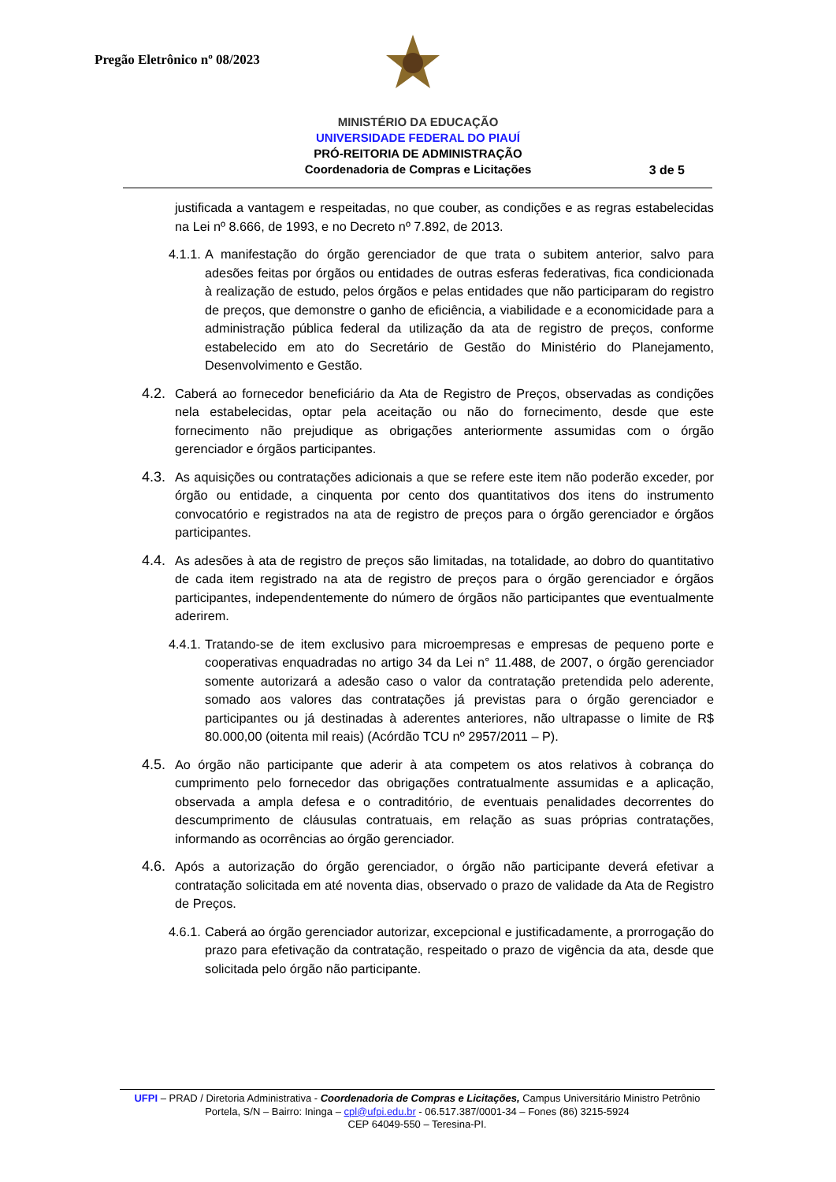Pregão Eletrônico nº 08/2023
MINISTÉRIO DA EDUCAÇÃO
UNIVERSIDADE FEDERAL DO PIAUÍ
PRÓ-REITORIA DE ADMINISTRAÇÃO
Coordenadoria de Compras e Licitações
3 de 5
justificada a vantagem e respeitadas, no que couber, as condições e as regras estabelecidas na Lei nº 8.666, de 1993, e no Decreto nº 7.892, de 2013.
4.1.1.
A manifestação do órgão gerenciador de que trata o subitem anterior, salvo para adesões feitas por órgãos ou entidades de outras esferas federativas, fica condicionada à realização de estudo, pelos órgãos e pelas entidades que não participaram do registro de preços, que demonstre o ganho de eficiência, a viabilidade e a economicidade para a administração pública federal da utilização da ata de registro de preços, conforme estabelecido em ato do Secretário de Gestão do Ministério do Planejamento, Desenvolvimento e Gestão.
4.2.
Caberá ao fornecedor beneficiário da Ata de Registro de Preços, observadas as condições nela estabelecidas, optar pela aceitação ou não do fornecimento, desde que este fornecimento não prejudique as obrigações anteriormente assumidas com o órgão gerenciador e órgãos participantes.
4.3.
As aquisições ou contratações adicionais a que se refere este item não poderão exceder, por órgão ou entidade, a cinquenta por cento dos quantitativos dos itens do instrumento convocatório e registrados na ata de registro de preços para o órgão gerenciador e órgãos participantes.
4.4.
As adesões à ata de registro de preços são limitadas, na totalidade, ao dobro do quantitativo de cada item registrado na ata de registro de preços para o órgão gerenciador e órgãos participantes, independentemente do número de órgãos não participantes que eventualmente aderirem.
4.4.1.
Tratando-se de item exclusivo para microempresas e empresas de pequeno porte e cooperativas enquadradas no artigo 34 da Lei n° 11.488, de 2007, o órgão gerenciador somente autorizará a adesão caso o valor da contratação pretendida pelo aderente, somado aos valores das contratações já previstas para o órgão gerenciador e participantes ou já destinadas à aderentes anteriores, não ultrapasse o limite de R$ 80.000,00 (oitenta mil reais) (Acórdão TCU nº 2957/2011 – P).
4.5.
Ao órgão não participante que aderir à ata competem os atos relativos à cobrança do cumprimento pelo fornecedor das obrigações contratualmente assumidas e a aplicação, observada a ampla defesa e o contraditório, de eventuais penalidades decorrentes do descumprimento de cláusulas contratuais, em relação as suas próprias contratações, informando as ocorrências ao órgão gerenciador.
4.6.
Após a autorização do órgão gerenciador, o órgão não participante deverá efetivar a contratação solicitada em até noventa dias, observado o prazo de validade da Ata de Registro de Preços.
4.6.1.
Caberá ao órgão gerenciador autorizar, excepcional e justificadamente, a prorrogação do prazo para efetivação da contratação, respeitado o prazo de vigência da ata, desde que solicitada pelo órgão não participante.
UFPI – PRAD / Diretoria Administrativa - Coordenadoria de Compras e Licitações, Campus Universitário Ministro Petrônio Portela, S/N – Bairro: Ininga – cpl@ufpi.edu.br - 06.517.387/0001-34 – Fones (86) 3215-5924
CEP 64049-550 – Teresina-PI.